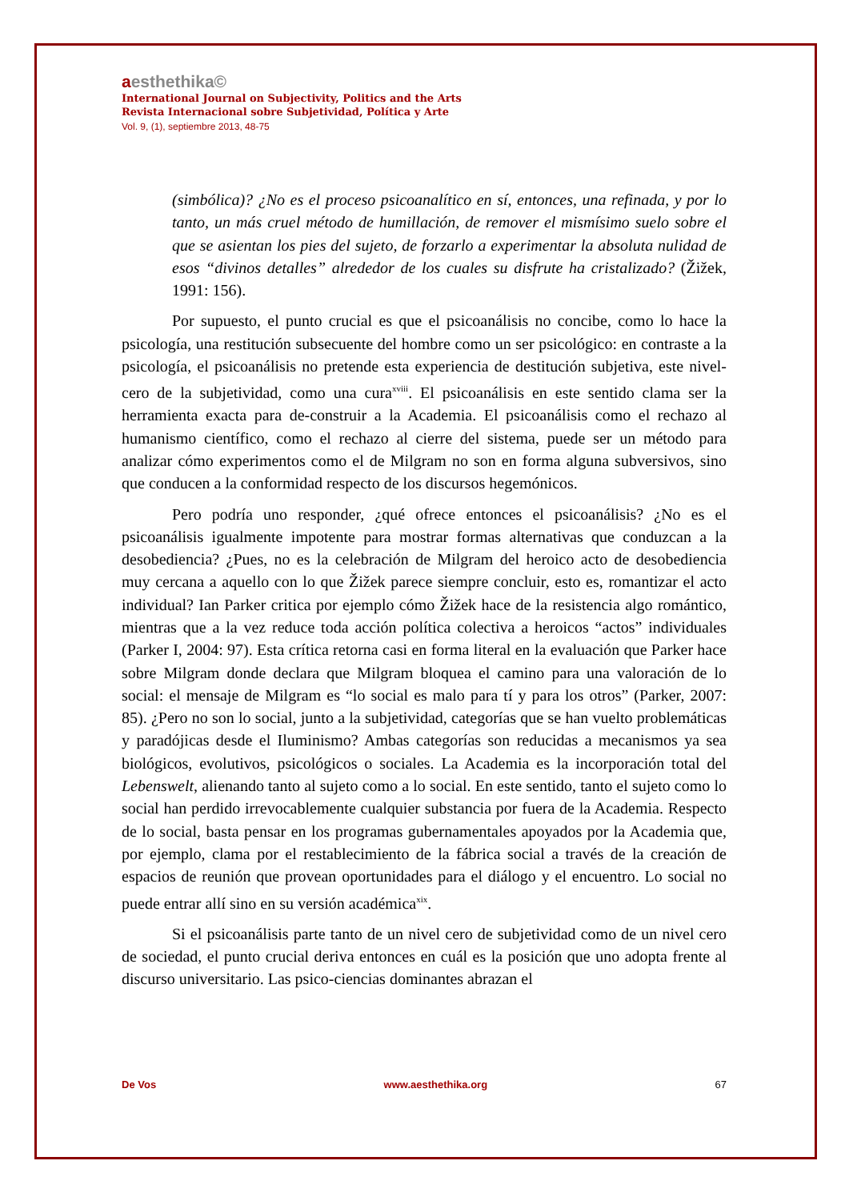aesthethika©
International Journal on Subjectivity, Politics and the Arts
Revista Internacional sobre Subjetividad, Política y Arte
Vol. 9, (1), septiembre 2013, 48-75
(simbólica)? ¿No es el proceso psicoanalítico en sí, entonces, una refinada, y por lo tanto, un más cruel método de humillación, de remover el mismísimo suelo sobre el que se asientan los pies del sujeto, de forzarlo a experimentar la absoluta nulidad de esos “divinos detalles” alrededor de los cuales su disfrute ha cristalizado? (Žižek, 1991: 156).
Por supuesto, el punto crucial es que el psicoanálisis no concibe, como lo hace la psicología, una restitución subsecuente del hombre como un ser psicológico: en contraste a la psicología, el psicoanálisis no pretende esta experiencia de destitución subjetiva, este nivel-cero de la subjetividad, como una cura<sup>xviii</sup>. El psicoanálisis en este sentido clama ser la herramienta exacta para de-construir a la Academia. El psicoanálisis como el rechazo al humanismo científico, como el rechazo al cierre del sistema, puede ser un método para analizar cómo experimentos como el de Milgram no son en forma alguna subversivos, sino que conducen a la conformidad respecto de los discursos hegemónicos.
Pero podría uno responder, ¿qué ofrece entonces el psicoanálisis? ¿No es el psicoanálisis igualmente impotente para mostrar formas alternativas que conduzcan a la desobediencia? ¿Pues, no es la celebración de Milgram del heroico acto de desobediencia muy cercana a aquello con lo que Žižek parece siempre concluir, esto es, romantizar el acto individual? Ian Parker critica por ejemplo cómo Žižek hace de la resistencia algo romántico, mientras que a la vez reduce toda acción política colectiva a heroicos “actos” individuales (Parker I, 2004: 97). Esta crítica retorna casi en forma literal en la evaluación que Parker hace sobre Milgram donde declara que Milgram bloquea el camino para una valoración de lo social: el mensaje de Milgram es “lo social es malo para tí y para los otros” (Parker, 2007: 85). ¿Pero no son lo social, junto a la subjetividad, categorías que se han vuelto problemáticas y paradójicas desde el Iluminismo? Ambas categorías son reducidas a mecanismos ya sea biológicos, evolutivos, psicológicos o sociales. La Academia es la incorporación total del Lebenswelt, alienando tanto al sujeto como a lo social. En este sentido, tanto el sujeto como lo social han perdido irrevocablemente cualquier substancia por fuera de la Academia. Respecto de lo social, basta pensar en los programas gubernamentales apoyados por la Academia que, por ejemplo, clama por el restablecimiento de la fábrica social a través de la creación de espacios de reunión que provean oportunidades para el diálogo y el encuentro. Lo social no puede entrar allí sino en su versión académica<sup>xix</sup>.
Si el psicoanálisis parte tanto de un nivel cero de subjetividad como de un nivel cero de sociedad, el punto crucial deriva entonces en cuál es la posición que uno adopta frente al discurso universitario. Las psico-ciencias dominantes abrazan el
De Vos www.aesthethika.org 67